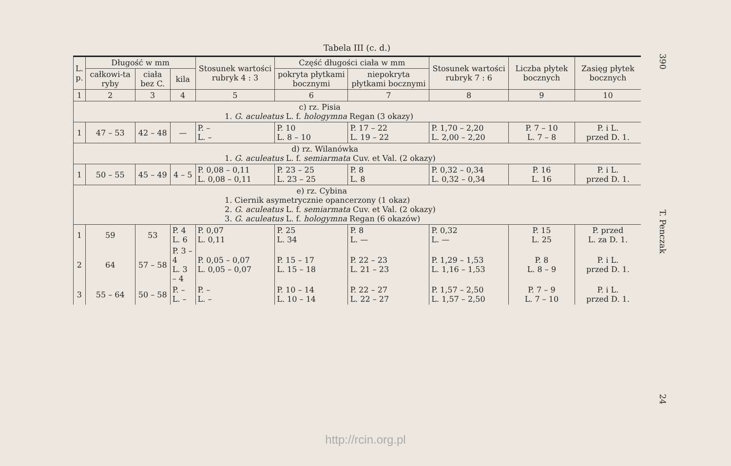Tabela III (c. d.)
| L. p. | Długość w mm | | | Stosunek wartości rubryk 4 : 3 | Część długości ciała w mm | | Stosunek wartości rubryk 7 : 6 | Liczba płytek bocznych | Zasięg płytek bocznych |
| --- | --- | --- | --- | --- | --- | --- | --- | --- | --- |
| | całkowi-ta ryby | ciała bez C. | kila | | pokryta płytkami bocznymi | niepokryta płytkami bocznymi | | | |
| 1 | 2 | 3 | 4 | 5 | 6 | 7 | 8 | 9 | 10 |
| c) rz. Pisia 1. G. aculeatus L. f. hologymna Regan (3 okazy) | | | | | | | | | |
| 1 | 47 – 53 | 42 – 48 | — | P. – L. – | P. 10 L. 8 – 10 | P. 17 – 22 L. 19 – 22 | P. 1,70 – 2,20 L. 2,00 – 2,20 | P. 7 – 10 L. 7 – 8 | P. i L. przed D. 1. |
| d) rz. Wilanówka 1. G. aculeatus L. f. semiarmata Cuv. et Val. (2 okazy) | | | | | | | | | |
| 1 | 50 – 55 | 45 – 49 | 4 – 5 | P. 0,08 – 0,11 L. 0,08 – 0,11 | P. 23 – 25 L. 23 – 25 | P. 8 L. 8 | P. 0,32 – 0,34 L. 0,32 – 0,34 | P. 16 L. 16 | P. i L. przed D. 1. |
| e) rz. Cybina 1. Ciernik asymetrycznie opancerzony (1 okaz) 2. G. aculeatus L. f. semiarmata Cuv. et Val. (2 okazy) 3. G. aculeatus L. f. hologymna Regan (6 okazów) | | | | | | | | | |
| 1 | 59 | 53 | P. 4 L. 6 | P. 0,07 L. 0,11 | P. 25 L. 34 | P. 8 L. — | P. 0,32 L. — | P. 15 L. 25 | P. przed L. za D. 1. |
| 2 | 64 | 57 – 58 | P. 3 – 4 L. 3 – 4 | P. 0,05 – 0,07 L. 0,05 – 0,07 | P. 15 – 17 L. 15 – 18 | P. 22 – 23 L. 21 – 23 | P. 1,29 – 1,53 L. 1,16 – 1,53 | P. 8 L. 8 – 9 | P. i L. przed D. 1. |
| 3 | 55 – 64 | 50 – 58 | P. – L. – | P. – L. – | P. 10 – 14 L. 10 – 14 | P. 22 – 27 L. 22 – 27 | P. 1,57 – 2,50 L. 1,57 – 2,50 | P. 7 – 9 L. 7 – 10 | P. i L. przed D. 1. |
390 T. Penczak 24
http://rcin.org.pl